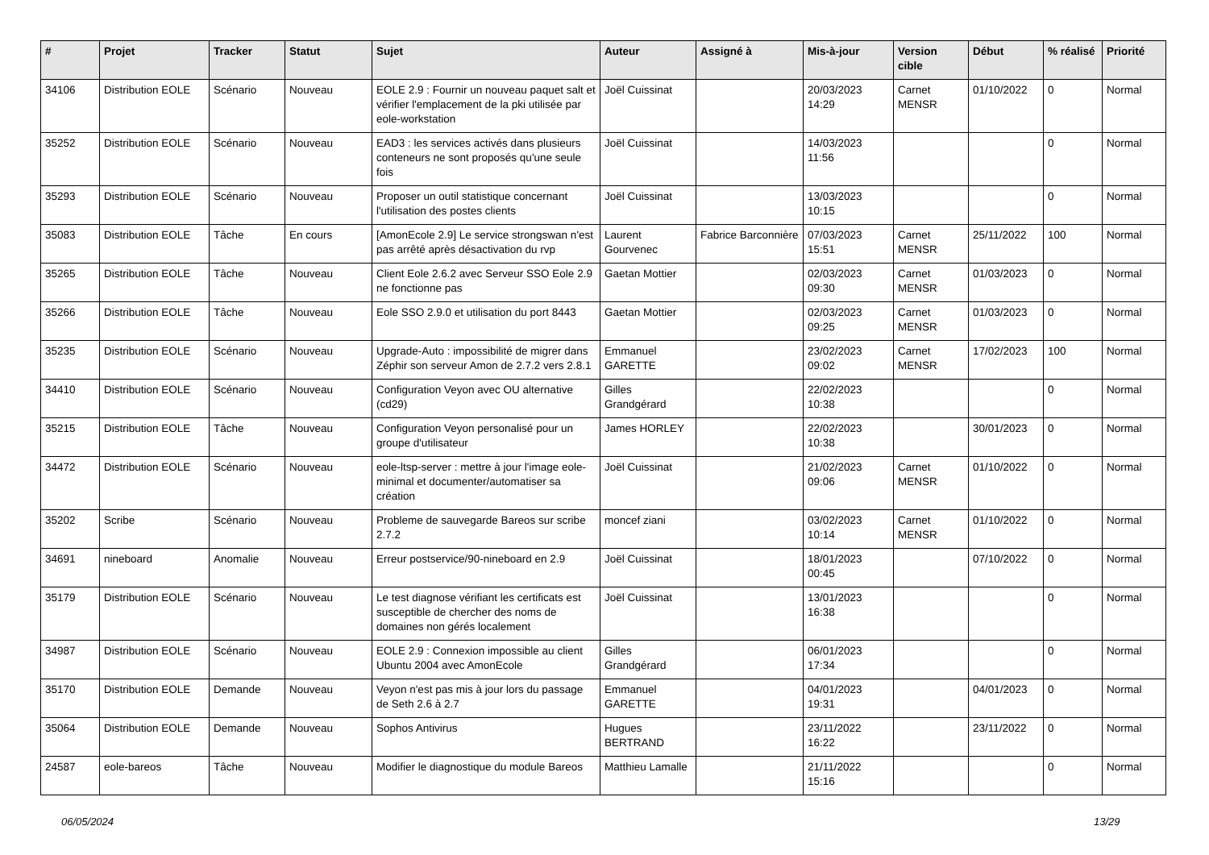| # | Projet | Tracker | Statut | Sujet | Auteur | Assigné à | Mis-à-jour | Version cible | Début | % réalisé | Priorité |
| --- | --- | --- | --- | --- | --- | --- | --- | --- | --- | --- | --- |
| 34106 | Distribution EOLE | Scénario | Nouveau | EOLE 2.9 : Fournir un nouveau paquet salt et vérifier l'emplacement de la pki utilisée par eole-workstation | Joël Cuissinat | | 20/03/2023 14:29 | Carnet MENSR | 01/10/2022 | 0 | Normal |
| 35252 | Distribution EOLE | Scénario | Nouveau | EAD3 : les services activés dans plusieurs conteneurs ne sont proposés qu'une seule fois | Joël Cuissinat | | 14/03/2023 11:56 | | | 0 | Normal |
| 35293 | Distribution EOLE | Scénario | Nouveau | Proposer un outil statistique concernant l'utilisation des postes clients | Joël Cuissinat | | 13/03/2023 10:15 | | | 0 | Normal |
| 35083 | Distribution EOLE | Tâche | En cours | [AmonEcole 2.9] Le service strongswan n'est pas arrêté après désactivation du rvp | Laurent Gourvenec | Fabrice Barconnière | 07/03/2023 15:51 | Carnet MENSR | 25/11/2022 | 100 | Normal |
| 35265 | Distribution EOLE | Tâche | Nouveau | Client Eole 2.6.2 avec Serveur SSO Eole 2.9 ne fonctionne pas | Gaetan Mottier | | 02/03/2023 09:30 | Carnet MENSR | 01/03/2023 | 0 | Normal |
| 35266 | Distribution EOLE | Tâche | Nouveau | Eole SSO 2.9.0 et utilisation du port 8443 | Gaetan Mottier | | 02/03/2023 09:25 | Carnet MENSR | 01/03/2023 | 0 | Normal |
| 35235 | Distribution EOLE | Scénario | Nouveau | Upgrade-Auto : impossibilité de migrer dans Zéphir son serveur Amon de 2.7.2 vers 2.8.1 | Emmanuel GARETTE | | 23/02/2023 09:02 | Carnet MENSR | 17/02/2023 | 100 | Normal |
| 34410 | Distribution EOLE | Scénario | Nouveau | Configuration Veyon avec OU alternative (cd29) | Gilles Grandgérard | | 22/02/2023 10:38 | | | 0 | Normal |
| 35215 | Distribution EOLE | Tâche | Nouveau | Configuration Veyon personalisé pour un groupe d'utilisateur | James HORLEY | | 22/02/2023 10:38 | | 30/01/2023 | 0 | Normal |
| 34472 | Distribution EOLE | Scénario | Nouveau | eole-ltsp-server : mettre à jour l'image eole-minimal et documenter/automatiser sa création | Joël Cuissinat | | 21/02/2023 09:06 | Carnet MENSR | 01/10/2022 | 0 | Normal |
| 35202 | Scribe | Scénario | Nouveau | Probleme de sauvegarde Bareos sur scribe 2.7.2 | moncef ziani | | 03/02/2023 10:14 | Carnet MENSR | 01/10/2022 | 0 | Normal |
| 34691 | nineboard | Anomalie | Nouveau | Erreur postservice/90-nineboard en 2.9 | Joël Cuissinat | | 18/01/2023 00:45 | | 07/10/2022 | 0 | Normal |
| 35179 | Distribution EOLE | Scénario | Nouveau | Le test diagnose vérifiant les certificats est susceptible de chercher des noms de domaines non gérés localement | Joël Cuissinat | | 13/01/2023 16:38 | | | 0 | Normal |
| 34987 | Distribution EOLE | Scénario | Nouveau | EOLE 2.9 : Connexion impossible au client Ubuntu 2004 avec AmonEcole | Gilles Grandgérard | | 06/01/2023 17:34 | | | 0 | Normal |
| 35170 | Distribution EOLE | Demande | Nouveau | Veyon n'est pas mis à jour lors du passage de Seth 2.6 à 2.7 | Emmanuel GARETTE | | 04/01/2023 19:31 | | 04/01/2023 | 0 | Normal |
| 35064 | Distribution EOLE | Demande | Nouveau | Sophos Antivirus | Hugues BERTRAND | | 23/11/2022 16:22 | | 23/11/2022 | 0 | Normal |
| 24587 | eole-bareos | Tâche | Nouveau | Modifier le diagnostique du module Bareos | Matthieu Lamalle | | 21/11/2022 15:16 | | | 0 | Normal |
06/05/2024 13/29